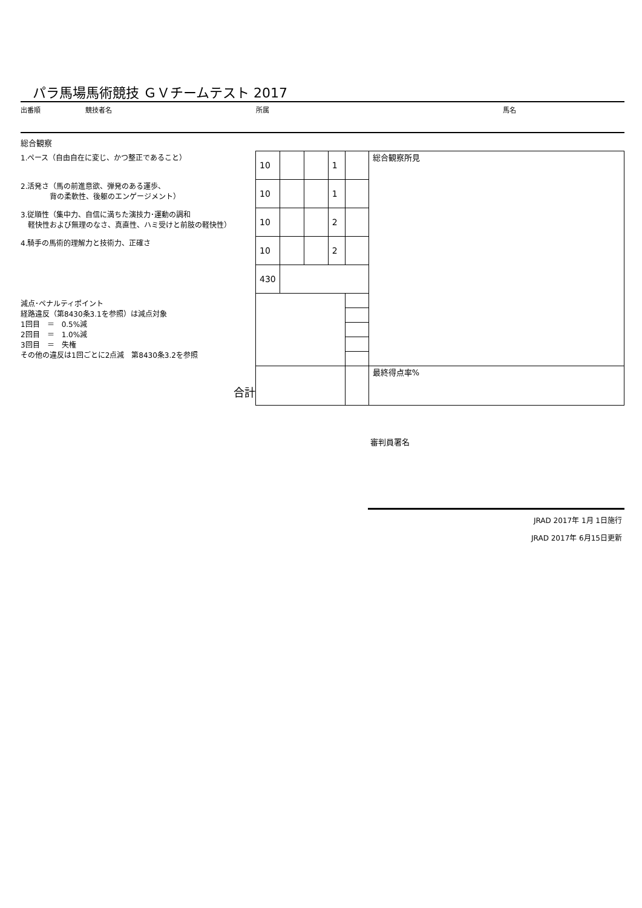パラ馬場馬術競技 ＧＶチームテスト 2017
出番順 競技者名 所属 馬名
総合観察
1.ペース（自由自在に変じ、かつ整正であること）
2.活発さ（馬の前進意欲、弾発のある運歩、
　　　　背の柔軟性、後躯のエンゲージメント）
3.従順性（集中力、自信に満ちた演技力･運動の調和
　軽快性および無理のなさ、真直性、ハミ受けと前肢の軽快性）
4.騎手の馬術的理解力と技術力、正確さ
減点･ペナルティポイント
経路違反（第8430条3.1を参照）は減点対象
1回目　＝　0.5%減
2回目　＝　1.0%減
3回目　＝　失権
その他の違反は1回ごとに2点減　第8430条3.2を参照
合計
| 10 | | | 1 | | 総合観察所見 |
| 10 | | | 1 | | |
| 10 | | | 2 | | |
| 10 | | | 2 | | |
| 430 | | | | | |
| | | | | | 最終得点率% |
審判員署名
JRAD 2017年 1月 1日施行
JRAD 2017年 6月15日更新